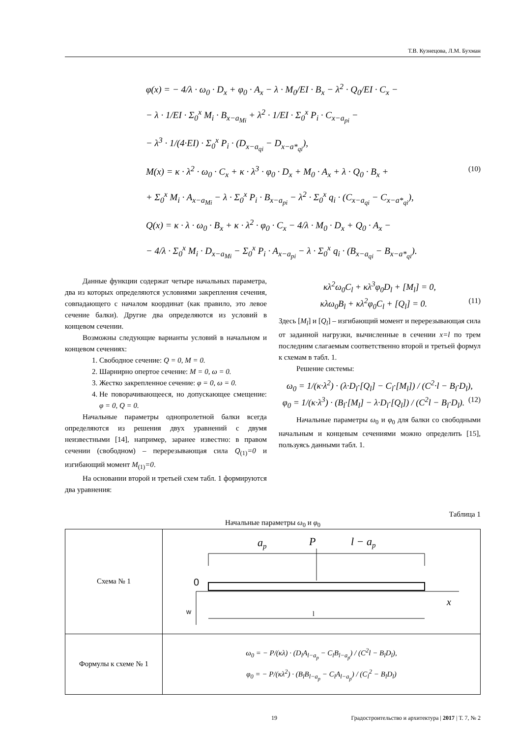Т.В. Кузнецова, Л.М. Бухман
φ(x) = − 4/λ · ω<sub>0</sub> · D<sub>x</sub> + φ<sub>0</sub> · A<sub>x</sub> − λ · M<sub>0</sub>/EI · B<sub>x</sub> − λ<sup>2</sup> · Q<sub>0</sub>/EI · C<sub>x</sub> −
− λ · 1/EI · Σ<sub>0</sub><sup>x</sup> M<sub>i</sub> · B<sub>x−a<sub>Mi</sub></sub> + λ<sup>2</sup> · 1/EI · Σ<sub>0</sub><sup>x</sup> P<sub>i</sub> · C<sub>x−a<sub>pi</sub></sub> −
− λ<sup>3</sup> · 1/(4·EI) · Σ<sub>0</sub><sup>x</sup> P<sub>i</sub> · (D<sub>x−a<sub>qi</sub></sub> − D<sub>x−a*<sub>qi</sub></sub>),
M(x) = κ · λ<sup>2</sup> · ω<sub>0</sub> · C<sub>x</sub> + κ · λ<sup>3</sup> · φ<sub>0</sub> · D<sub>x</sub> + M<sub>0</sub> · A<sub>x</sub> + λ · Q<sub>0</sub> · B<sub>x</sub> + (10)
+ Σ<sub>0</sub><sup>x</sup> M<sub>i</sub> · A<sub>x−a<sub>Mi</sub></sub> − λ · Σ<sub>0</sub><sup>x</sup> P<sub>i</sub> · B<sub>x−a<sub>pi</sub></sub> − λ<sup>2</sup> · Σ<sub>0</sub><sup>x</sup> q<sub>i</sub> · (C<sub>x−a<sub>qi</sub></sub> − C<sub>x−a*<sub>qi</sub></sub>),
Q(x) = κ · λ · ω<sub>0</sub> · B<sub>x</sub> + κ · λ<sup>2</sup> · φ<sub>0</sub> · C<sub>x</sub> − 4/λ · M<sub>0</sub> · D<sub>x</sub> + Q<sub>0</sub> · A<sub>x</sub> −
− 4/λ · Σ<sub>0</sub><sup>x</sup> M<sub>i</sub> · D<sub>x−a<sub>Mi</sub></sub> − Σ<sub>0</sub><sup>x</sup> P<sub>i</sub> · A<sub>x−a<sub>pi</sub></sub> − λ · Σ<sub>0</sub><sup>x</sup> q<sub>i</sub> · (B<sub>x−a<sub>qi</sub></sub> − B<sub>x−a*<sub>qi</sub></sub>).
Данные функции содержат четыре начальных параметра, два из которых определяются условиями закрепления сечения, совпадающего с началом координат (как правило, это левое сечение балки). Другие два определяются из условий в концевом сечении.
Возможны следующие варианты условий в начальном и концевом сечениях:
1. Свободное сечение: Q = 0, M = 0.
2. Шарнирно опертое сечение: M = 0, ω = 0.
3. Жестко закрепленное сечение: φ = 0, ω = 0.
4. Не поворачивающееся, но допускающее смещение: φ = 0, Q = 0.
Начальные параметры однопролетной балки всегда определяются из решения двух уравнений с двумя неизвестными [14], например, заранее известно: в правом сечении (свободном) – перерезывающая сила Q<sub>(1)</sub>=0 и изгибающий момент M<sub>(1)</sub>=0.
На основании второй и третьей схем табл. 1 формируются два уравнения:
κλ<sup>2</sup>ω<sub>0</sub>C<sub>l</sub> + κλ<sup>3</sup>φ<sub>0</sub>D<sub>l</sub> + [M<sub>l</sub>] = 0,
κλω<sub>0</sub>B<sub>l</sub> + κλ<sup>2</sup>φ<sub>0</sub>C<sub>l</sub> + [Q<sub>l</sub>] = 0. (11)
Здесь [M<sub>l</sub>] и [Q<sub>l</sub>] – изгибающий момент и перерезывающая сила от заданной нагрузки, вычисленные в сечении x=l по трем последним слагаемым соответственно второй и третьей формул к схемам в табл. 1.
Решение системы:
ω<sub>0</sub> = 1/(κ·λ<sup>2</sup>) · (λ·D<sub>l</sub>·[Q<sub>l</sub>] − C<sub>l</sub>·[M<sub>l</sub>]) / (C<sup>2</sup>·l − B<sub>l</sub>·D<sub>l</sub>),
φ<sub>0</sub> = 1/(κ·λ<sup>3</sup>) · (B<sub>l</sub>·[M<sub>l</sub>] − λ·D<sub>l</sub>·[Q<sub>l</sub>]) / (C<sup>2</sup>l − B<sub>l</sub>·D<sub>l</sub>). (12)
Начальные параметры ω<sub>0</sub> и φ<sub>0</sub> для балки со свободными начальным и концевым сечениями можно определить [15], пользуясь данными табл. 1.
Таблица 1
Начальные параметры ω<sub>0</sub> и φ<sub>0</sub>
| Схема № 1 | a p P l − a p 0 x w l |
| Формулы к схеме № 1 | ω<sub>0</sub> = − P/(κλ) · (D<sub>l</sub>A<sub>l−a<sub>p</sub></sub> − C<sub>l</sub>B<sub>l−a<sub>p</sub></sub>) / (C<sup>2</sup>l − B<sub>l</sub>D<sub>l</sub>), φ<sub>0</sub> = − P/(κλ<sup>2</sup>) · (B<sub>l</sub>B<sub>l−a<sub>p</sub></sub> − C<sub>l</sub>A<sub>l−a<sub>p</sub></sub>) / (C<sub>l</sub><sup>2</sup> − B<sub>l</sub>D<sub>l</sub>) |
19 Градостроительство и архитектура | 2017 | Т. 7, № 2